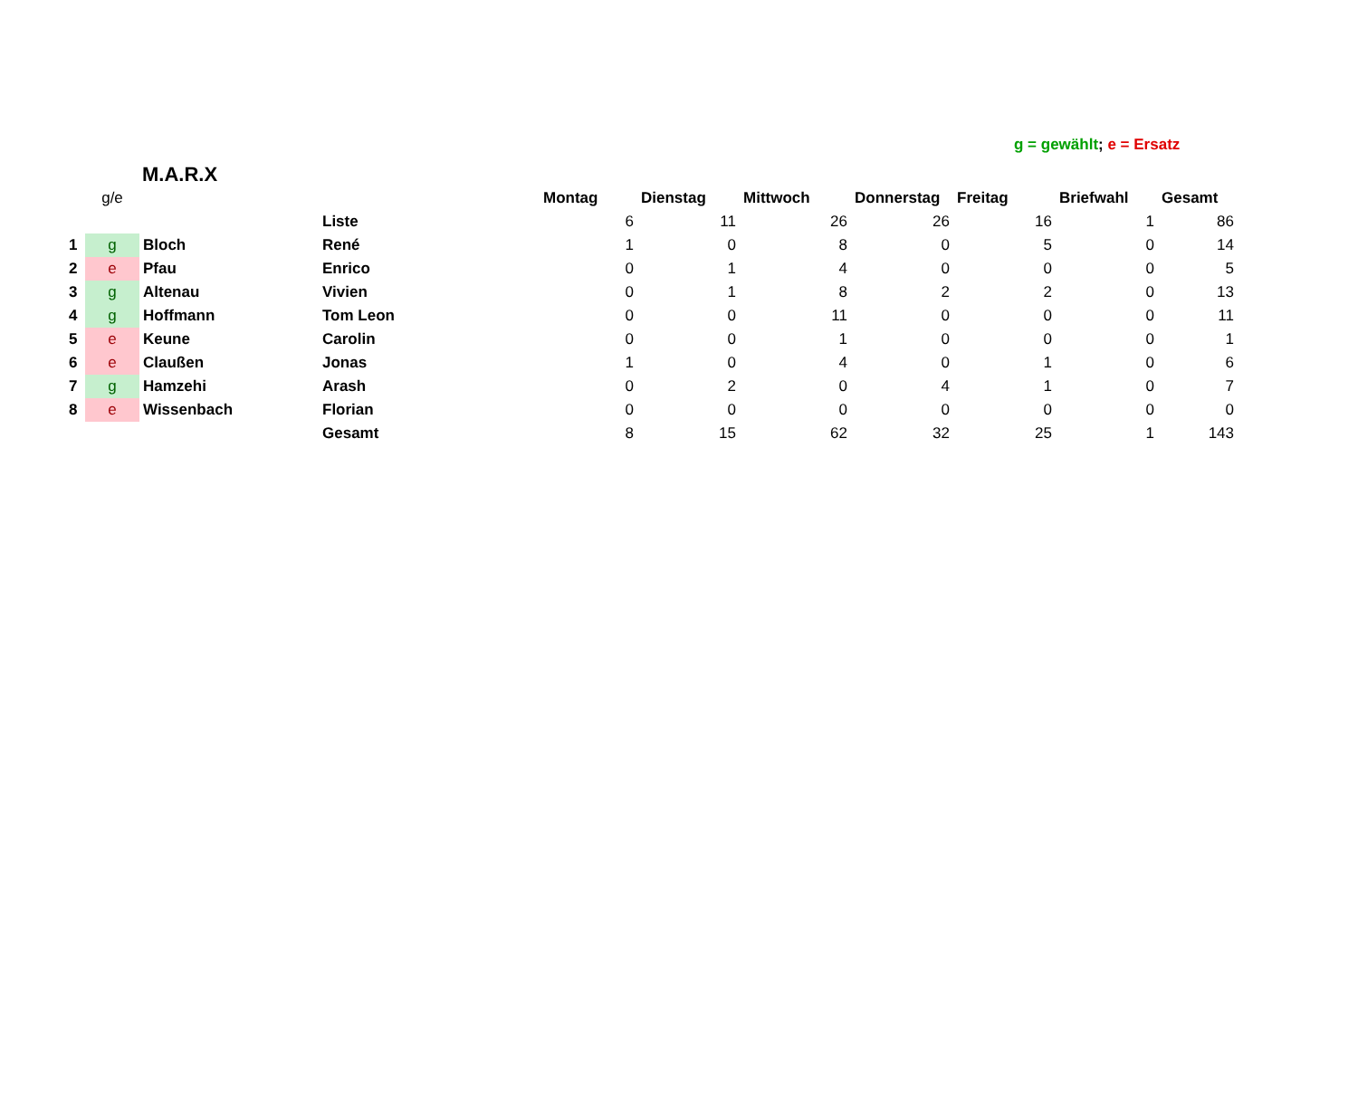g = gewählt; e = Ersatz
M.A.R.X
| | g/e | | | Montag | Dienstag | Mittwoch | Donnerstag | Freitag | Briefwahl | Gesamt |
| | | | Liste | 6 | 11 | 26 | 26 | 16 | 1 | 86 |
| 1 | g | Bloch | René | 1 | 0 | 8 | 0 | 5 | 0 | 14 |
| 2 | e | Pfau | Enrico | 0 | 1 | 4 | 0 | 0 | 0 | 5 |
| 3 | g | Altenau | Vivien | 0 | 1 | 8 | 2 | 2 | 0 | 13 |
| 4 | g | Hoffmann | Tom Leon | 0 | 0 | 11 | 0 | 0 | 0 | 11 |
| 5 | e | Keune | Carolin | 0 | 0 | 1 | 0 | 0 | 0 | 1 |
| 6 | e | Claußen | Jonas | 1 | 0 | 4 | 0 | 1 | 0 | 6 |
| 7 | g | Hamzehi | Arash | 0 | 2 | 0 | 4 | 1 | 0 | 7 |
| 8 | e | Wissenbach | Florian | 0 | 0 | 0 | 0 | 0 | 0 | 0 |
| | | | Gesamt | 8 | 15 | 62 | 32 | 25 | 1 | 143 |